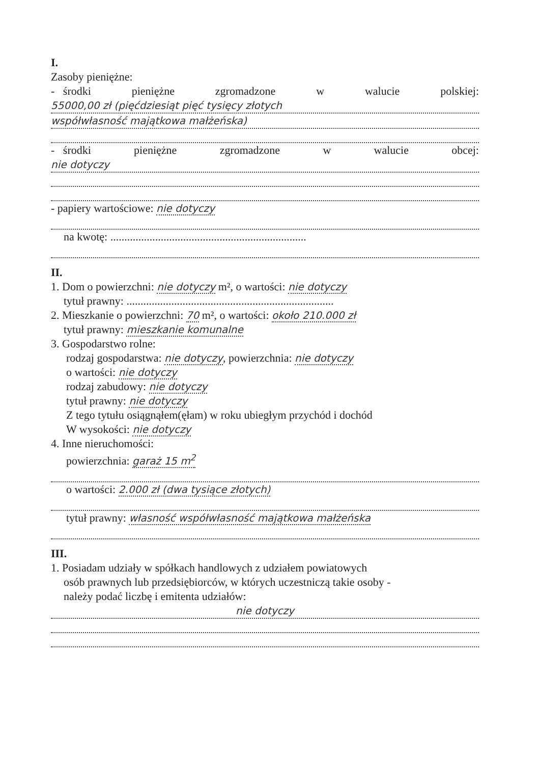I.
Zasoby pieniężne:
- środki pieniężne zgromadzone w walucie polskiej:
55000,00 zł (pięćdziesiąt pięć tysięcy złotych
współwłasność majątkowa małżeńska)
- środki pieniężne zgromadzone w walucie obcej:
nie dotyczy
- papiery wartościowe: nie dotyczy
na kwotę: ......................................................................
II.
1. Dom o powierzchni: nie dotyczy m², o wartości: nie dotyczy
tytuł prawny: ..........................................................................
2. Mieszkanie o powierzchni: 70 m², o wartości: około 210.000 zł
tytuł prawny: mieszkanie komunalne
3. Gospodarstwo rolne:
rodzaj gospodarstwa: nie dotyczy, powierzchnia: nie dotyczy
o wartości: nie dotyczy
rodzaj zabudowy: nie dotyczy
tytuł prawny: nie dotyczy
Z tego tytułu osiągnąłem(ęłam) w roku ubiegłym przychód i dochód
W wysokości: nie dotyczy
4. Inne nieruchomości:
powierzchnia: garaż 15 m<sup>2</sup>
o wartości: 2.000 zł (dwa tysiące złotych)
tytuł prawny: własność współwłasność majątkowa małżeńska
III.
1. Posiadam udziały w spółkach handlowych z udziałem powiatowych
osób prawnych lub przedsiębiorców, w których uczestniczą takie osoby -
należy podać liczbę i emitenta udziałów:
nie dotyczy